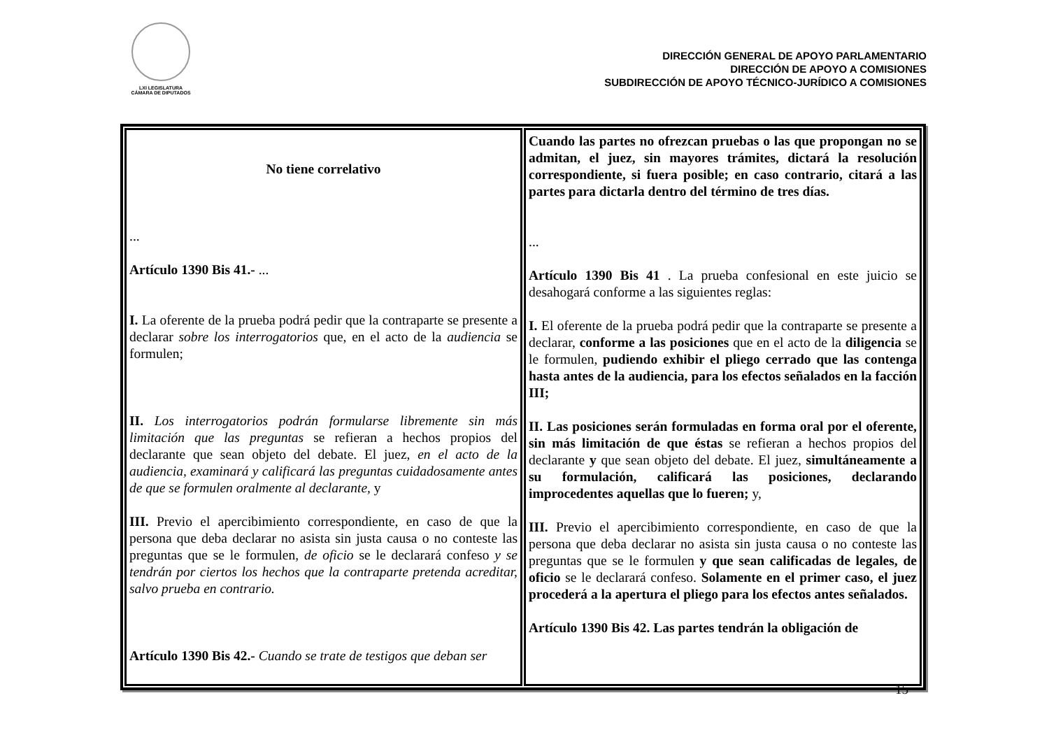LXI LEGISLATURA
CÁMARA DE DIPUTADOS
DIRECCIÓN GENERAL DE APOYO PARLAMENTARIO
DIRECCIÓN DE APOYO A COMISIONES
SUBDIRECCIÓN DE APOYO TÉCNICO-JURÍDICO A COMISIONES
| No tiene correlativo ... Artículo 1390 Bis 41.- ... I. La oferente de la prueba podrá pedir que la contraparte se presente a declarar sobre los interrogatorios que, en el acto de la audiencia se formulen; II. Los interrogatorios podrán formularse libremente sin más limitación que las preguntas se refieran a hechos propios del declarante que sean objeto del debate. El juez, en el acto de la audiencia, examinará y calificará las preguntas cuidadosamente antes de que se formulen oralmente al declarante, y III. Previo el apercibimiento correspondiente, en caso de que la persona que deba declarar no asista sin justa causa o no conteste las preguntas que se le formulen, de oficio se le declarará confeso y se tendrán por ciertos los hechos que la contraparte pretenda acreditar, salvo prueba en contrario. Artículo 1390 Bis 42.- Cuando se trate de testigos que deban ser | Cuando las partes no ofrezcan pruebas o las que propongan no se admitan, el juez, sin mayores trámites, dictará la resolución correspondiente, si fuera posible; en caso contrario, citará a las partes para dictarla dentro del término de tres días. ... Artículo 1390 Bis 41 . La prueba confesional en este juicio se desahogará conforme a las siguientes reglas: I. El oferente de la prueba podrá pedir que la contraparte se presente a declarar, conforme a las posiciones que en el acto de la diligencia se le formulen, pudiendo exhibir el pliego cerrado que las contenga hasta antes de la audiencia, para los efectos señalados en la facción III; II. Las posiciones serán formuladas en forma oral por el oferente, sin más limitación de que éstas se refieran a hechos propios del declarante y que sean objeto del debate. El juez, simultáneamente a su formulación, calificará las posiciones, declarando improcedentes aquellas que lo fueren; y, III. Previo el apercibimiento correspondiente, en caso de que la persona que deba declarar no asista sin justa causa o no conteste las preguntas que se le formulen y que sean calificadas de legales, de oficio se le declarará confeso. Solamente en el primer caso, el juez procederá a la apertura el pliego para los efectos antes señalados. Artículo 1390 Bis 42. Las partes tendrán la obligación de |
15